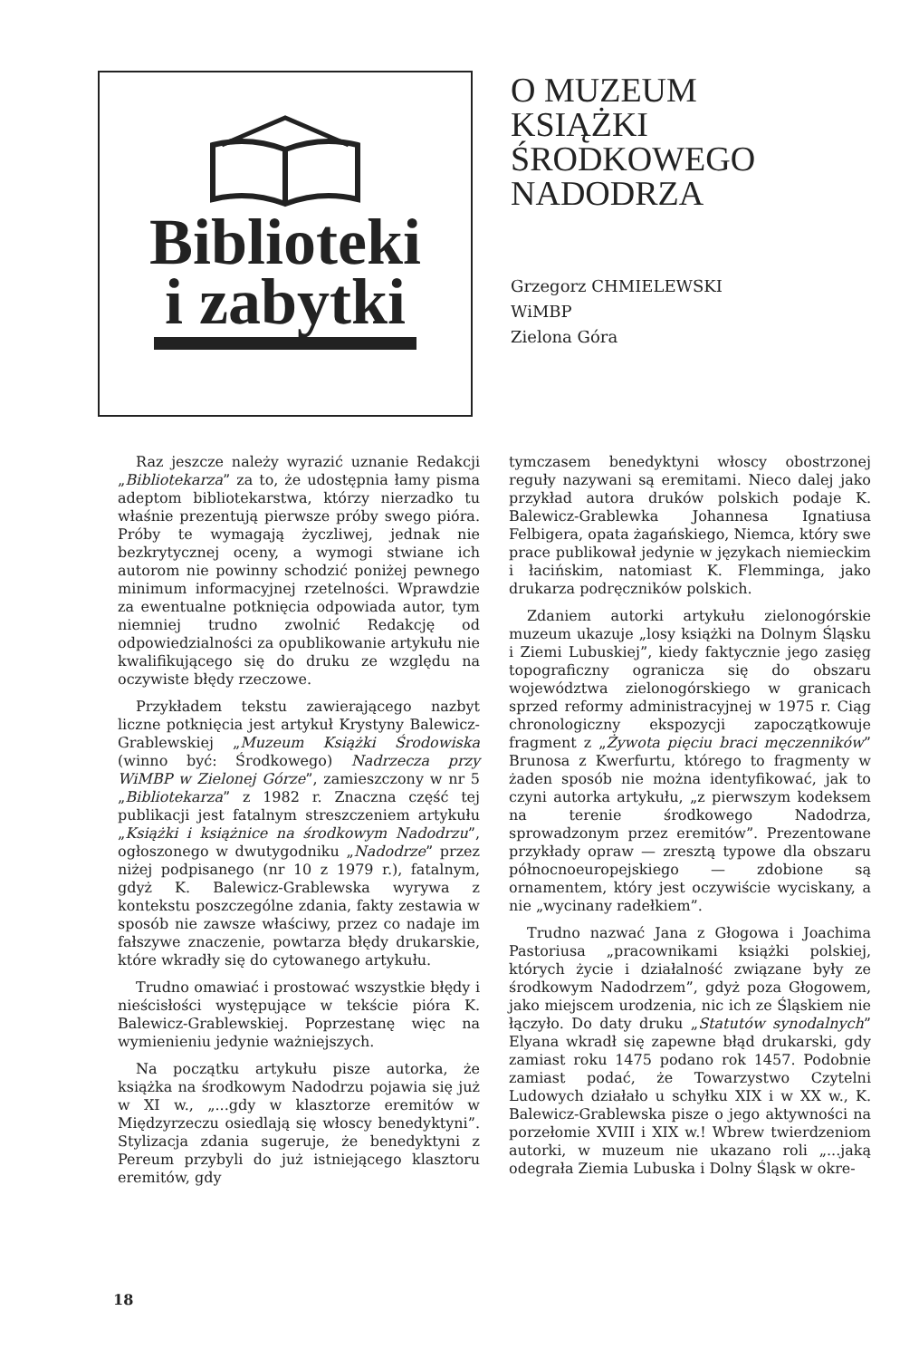Biblioteki
i zabytki
O MUZEUM KSIĄŻKI ŚRODKOWEGO NADODRZA
Grzegorz CHMIELEWSKI
WiMBP
Zielona Góra
Raz jeszcze należy wyrazić uznanie Redakcji „Bibliotekarza” za to, że udostępnia łamy pisma adeptom bibliotekarstwa, którzy nierzadko tu właśnie prezentują pierwsze próby swego pióra. Próby te wymagają życzliwej, jednak nie bezkrytycznej oceny, a wymogi stwiane ich autorom nie powinny schodzić poniżej pewnego minimum informacyjnej rzetelności. Wprawdzie za ewentualne potknięcia odpowiada autor, tym niemniej trudno zwolnić Redakcję od odpowiedzialności za opublikowanie artykułu nie kwalifikującego się do druku ze względu na oczywiste błędy rzeczowe.
Przykładem tekstu zawierającego nazbyt liczne potknięcia jest artykuł Krystyny Balewicz-Grablewskiej „Muzeum Książki Środowiska (winno być: Środkowego) Nadrzecza przy WiMBP w Zielonej Górze”, zamieszczony w nr 5 „Bibliotekarza” z 1982 r. Znaczna część tej publikacji jest fatalnym streszczeniem artykułu „Książki i książnice na środkowym Nadodrzu”, ogłoszonego w dwutygodniku „Nadodrze” przez niżej podpisanego (nr 10 z 1979 r.), fatalnym, gdyż K. Balewicz-Grablewska wyrywa z kontekstu poszczególne zdania, fakty zestawia w sposób nie zawsze właściwy, przez co nadaje im fałszywe znaczenie, powtarza błędy drukarskie, które wkradły się do cytowanego artykułu.
Trudno omawiać i prostować wszystkie błędy i nieścisłości występujące w tekście pióra K. Balewicz-Grablewskiej. Poprzestanę więc na wymienieniu jedynie ważniejszych.
Na początku artykułu pisze autorka, że książka na środkowym Nadodrzu pojawia się już w XI w., „...gdy w klasztorze eremitów w Międzyrzeczu osiedlają się włoscy benedyktyni”. Stylizacja zdania sugeruje, że benedyktyni z Pereum przybyli do już istniejącego klasztoru eremitów, gdy
tymczasem benedyktyni włoscy obostrzonej reguły nazywani są eremitami. Nieco dalej jako przykład autora druków polskich podaje K. Balewicz-Grablewka Johannesa Ignatiusa Felbigera, opata żagańskiego, Niemca, który swe prace publikował jedynie w językach niemieckim i łacińskim, natomiast K. Flemminga, jako drukarza podręczników polskich.
Zdaniem autorki artykułu zielonogórskie muzeum ukazuje „losy książki na Dolnym Śląsku i Ziemi Lubuskiej”, kiedy faktycznie jego zasięg topograficzny ogranicza się do obszaru województwa zielonogórskiego w granicach sprzed reformy administracyjnej w 1975 r. Ciąg chronologiczny ekspozycji zapoczątkowuje fragment z „Żywota pięciu braci męczenników” Brunosa z Kwerfurtu, którego to fragmenty w żaden sposób nie można identyfikować, jak to czyni autorka artykułu, „z pierwszym kodeksem na terenie środkowego Nadodrza, sprowadzonym przez eremitów”. Prezentowane przykłady opraw — zresztą typowe dla obszaru północnoeuropejskiego — zdobione są ornamentem, który jest oczywiście wyciskany, a nie „wycinany radełkiem”.
Trudno nazwać Jana z Głogowa i Joachima Pastoriusa „pracownikami książki polskiej, których życie i działalność związane były ze środkowym Nadodrzem”, gdyż poza Głogowem, jako miejscem urodzenia, nic ich ze Śląskiem nie łączyło. Do daty druku „Statutów synodalnych” Elyana wkradł się zapewne błąd drukarski, gdy zamiast roku 1475 podano rok 1457. Podobnie zamiast podać, że Towarzystwo Czytelni Ludowych działało u schyłku XIX i w XX w., K. Balewicz-Grablewska pisze o jego aktywności na porzełomie XVIII i XIX w.! Wbrew twierdzeniom autorki, w muzeum nie ukazano roli „...jaką odegrała Ziemia Lubuska i Dolny Śląsk w okre-
18